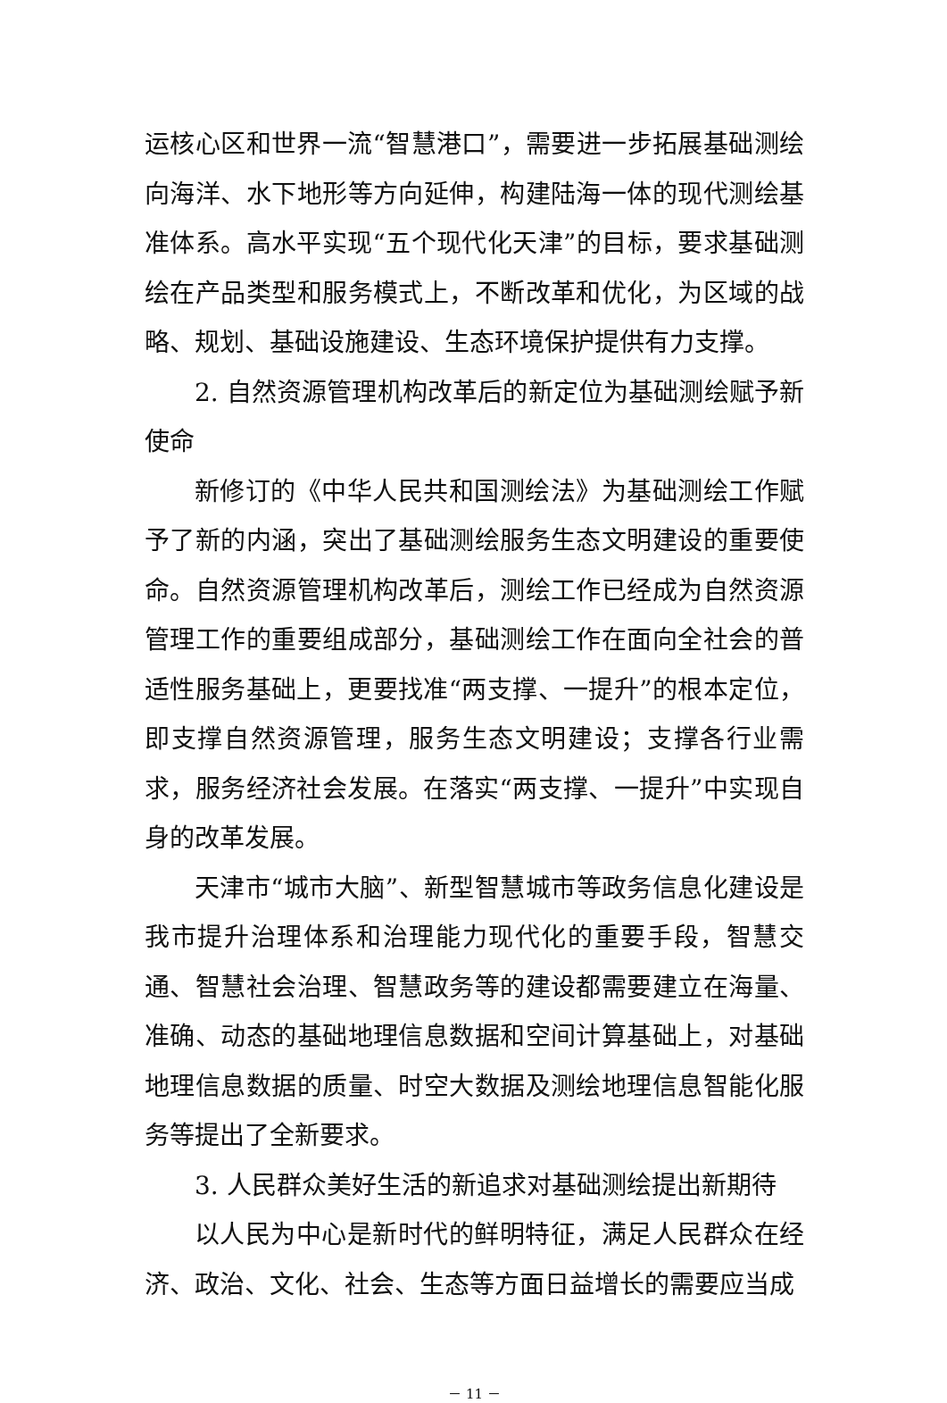运核心区和世界一流“智慧港口”，需要进一步拓展基础测绘向海洋、水下地形等方向延伸，构建陆海一体的现代测绘基准体系。高水平实现“五个现代化天津”的目标，要求基础测绘在产品类型和服务模式上，不断改革和优化，为区域的战略、规划、基础设施建设、生态环境保护提供有力支撑。
2. 自然资源管理机构改革后的新定位为基础测绘赋予新使命
新修订的《中华人民共和国测绘法》为基础测绘工作赋予了新的内涵，突出了基础测绘服务生态文明建设的重要使命。自然资源管理机构改革后，测绘工作已经成为自然资源管理工作的重要组成部分，基础测绘工作在面向全社会的普适性服务基础上，更要找准“两支撑、一提升”的根本定位，即支撑自然资源管理，服务生态文明建设；支撑各行业需求，服务经济社会发展。在落实“两支撑、一提升”中实现自身的改革发展。
天津市“城市大脑”、新型智慧城市等政务信息化建设是我市提升治理体系和治理能力现代化的重要手段，智慧交通、智慧社会治理、智慧政务等的建设都需要建立在海量、准确、动态的基础地理信息数据和空间计算基础上，对基础地理信息数据的质量、时空大数据及测绘地理信息智能化服务等提出了全新要求。
3. 人民群众美好生活的新追求对基础测绘提出新期待
以人民为中心是新时代的鲜明特征，满足人民群众在经济、政治、文化、社会、生态等方面日益增长的需要应当成
－ 11 －